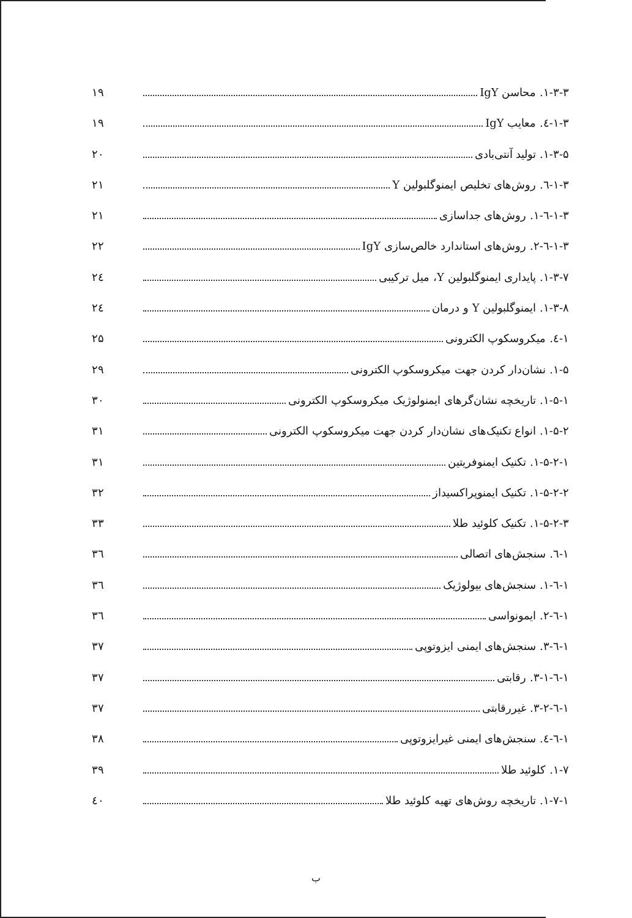۱-۳-۳. محاسن IgY ۱۹
۱-۳-٤. معایب IgY ۱۹
۱-۳-۵. تولید آنتی‌بادی ۲۰
۱-۳-٦. روش‌های تخلیص ایمنوگلبولین Y ۲۱
۱-۳-٦-۱. روش‌های جداسازی ۲۱
۱-۳-٦-۲. روش‌های استاندارد خالص‌سازی IgY ۲۲
۱-۳-۷. پایداری ایمنوگلبولین Y، میل ترکیبی ۲٤
۱-۳-۸. ایمنوگلبولین Y و درمان ۲٤
۱-٤. میکروسکوپ الکترونی ۲۵
۱-۵. نشان‌دار کردن جهت میکروسکوپ الکترونی ۲۹
۱-۵-۱. تاریخچه نشان‌گرهای ایمنولوژیک میکروسکوپ الکترونی ۳۰
۱-۵-۲. انواع تکنیک‌های نشان‌دار کردن جهت میکروسکوپ الکترونی ۳۱
۱-۵-۲-۱. تکنیک ایمنوفریتین ۳۱
۱-۵-۲-۲. تکنیک ایمنوپراکسیداز ۳۲
۱-۵-۲-۳. تکنیک کلوئید طلا ۳۳
۱-٦. سنجش‌های اتصالی ۳٦
۱-٦-۱. سنجش‌های بیولوژیک ۳٦
۱-٦-۲. ایمونواسی ۳٦
۱-٦-۳. سنجش‌های ایمنی ایزوتوپی ۳۷
۱-٦-۳-۱. رقابتی ۳۷
۱-٦-۳-۲. غیررقابتی ۳۷
۱-٦-٤. سنجش‌های ایمنی غیرایزوتوپی ۳۸
۱-۷. کلوئید طلا ۳۹
۱-۷-۱. تاریخچه روش‌های تهیه کلوئید طلا ٤۰
ب